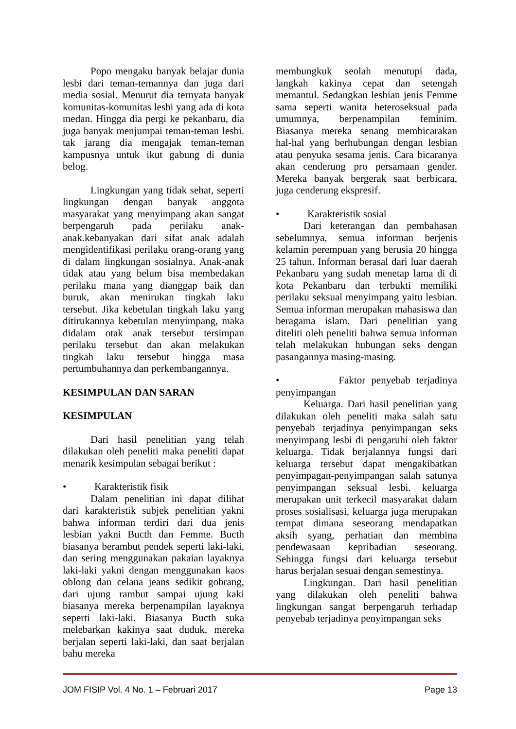Popo mengaku banyak belajar dunia lesbi dari teman-temannya dan juga dari media sosial. Menurut dia ternyata banyak komunitas-komunitas lesbi yang ada di kota medan. Hingga dia pergi ke pekanbaru, dia juga banyak menjumpai teman-teman lesbi. tak jarang dia mengajak teman-teman kampusnya untuk ikut gabung di dunia belog.
Lingkungan yang tidak sehat, seperti lingkungan dengan banyak anggota masyarakat yang menyimpang akan sangat berpengaruh pada perilaku anak-anak.kebanyakan dari sifat anak adalah mengidentifikasi perilaku orang-orang yang di dalam lingkungan sosialnya. Anak-anak tidak atau yang belum bisa membedakan perilaku mana yang dianggap baik dan buruk, akan menirukan tingkah laku tersebut. Jika kebetulan tingkah laku yang ditirukannya kebetulan menyimpang, maka didalam otak anak tersebut tersimpan perilaku tersebut dan akan melakukan tingkah laku tersebut hingga masa pertumbuhannya dan perkembangannya.
KESIMPULAN DAN SARAN
KESIMPULAN
Dari hasil penelitian yang telah dilakukan oleh peneliti maka peneliti dapat menarik kesimpulan sebagai berikut :
• Karakteristik fisik
Dalam penelitian ini dapat dilihat dari karakteristik subjek penelitian yakni bahwa informan terdiri dari dua jenis lesbian yakni Bucth dan Femme. Bucth biasanya berambut pendek seperti laki-laki, dan sering menggunakan pakaian layaknya laki-laki yakni dengan menggunakan kaos oblong dan celana jeans sedikit gobrang, dari ujung rambut sampai ujung kaki biasanya mereka berpenampilan layaknya seperti laki-laki. Biasanya Bucth suka melebarkan kakinya saat duduk, mereka berjalan seperti laki-laki, dan saat berjalan bahu mereka
membungkuk seolah menutupi dada, langkah kakinya cepat dan setengah memantul. Sedangkan lesbian jenis Femme sama seperti wanita heteroseksual pada umumnya, berpenampilan feminim. Biasanya mereka senang membicarakan hal-hal yang berhubungan dengan lesbian atau penyuka sesama jenis. Cara bicaranya akan cenderung pro persamaan gender. Mereka banyak bergerak saat berbicara, juga cenderung ekspresif.
• Karakteristik sosial
Dari keterangan dan pembahasan sebelumnya, semua informan berjenis kelamin perempuan yang berusia 20 hingga 25 tahun. Informan berasal dari luar daerah Pekanbaru yang sudah menetap lama di di kota Pekanbaru dan terbukti memiliki perilaku seksual menyimpang yaitu lesbian. Semua informan merupakan mahasiswa dan beragama islam. Dari penelitian yang diteliti oleh peneliti bahwa semua informan telah melakukan hubungan seks dengan pasangannya masing-masing.
• Faktor penyebab terjadinya penyimpangan
Keluarga. Dari hasil penelitian yang dilakukan oleh peneliti maka salah satu penyebab terjadinya penyimpangan seks menyimpang lesbi di pengaruhi oleh faktor keluarga. Tidak berjalannya fungsi dari keluarga tersebut dapat mengakibatkan penyimpagan-penyimpangan salah satunya penyimpangan seksual lesbi. keluarga merupakan unit terkecil masyarakat dalam proses sosialisasi, keluarga juga merupakan tempat dimana seseorang mendapatkan aksih syang, perhatian dan membina pendewasaan kepribadian seseorang. Sehingga fungsi dari keluarga tersebut harus berjalan sesuai dengan semestinya.
Lingkungan. Dari hasil penelitian yang dilakukan oleh peneliti bahwa lingkungan sangat berpengaruh terhadap penyebab terjadinya penyimpangan seks
JOM FISIP Vol. 4 No. 1 – Februari 2017 Page 13